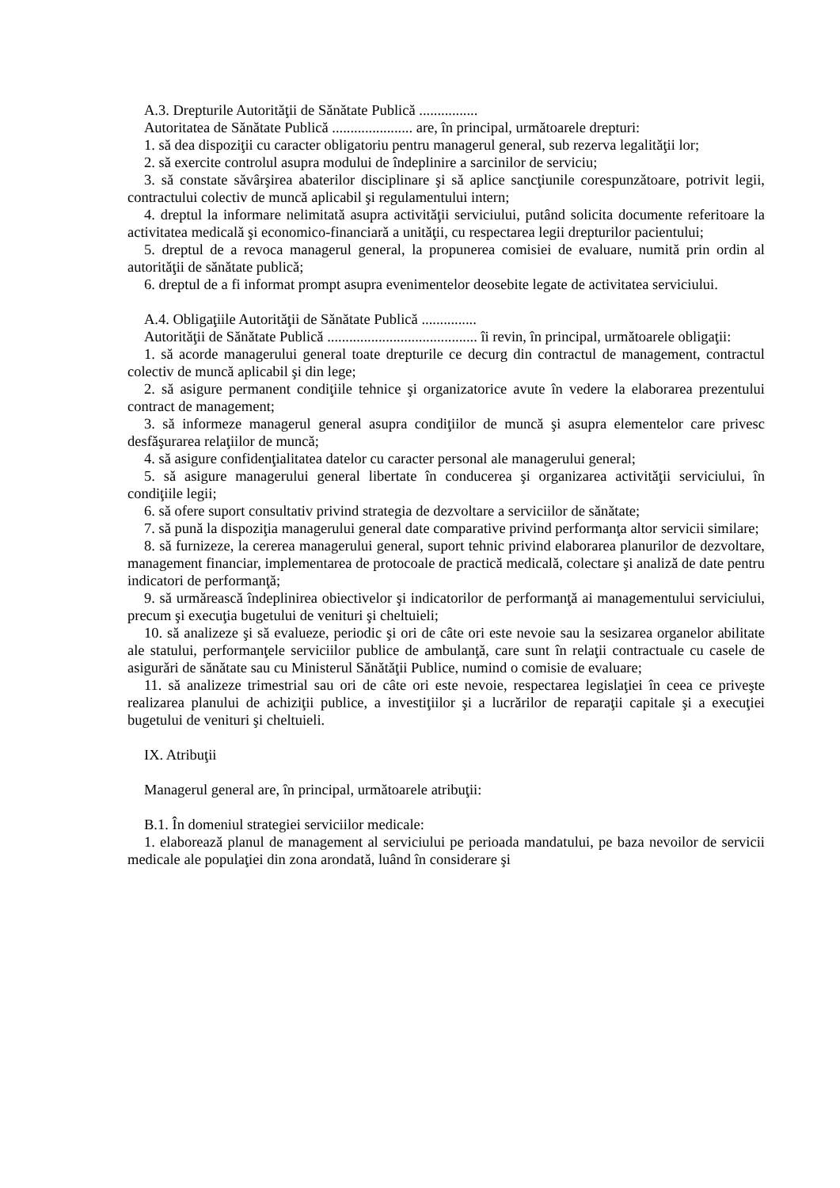A.3. Drepturile Autorităţii de Sănătate Publică ................
Autoritatea de Sănătate Publică ...................... are, în principal, următoarele drepturi:
1. să dea dispoziţii cu caracter obligatoriu pentru managerul general, sub rezerva legalităţii lor;
2. să exercite controlul asupra modului de îndeplinire a sarcinilor de serviciu;
3. să constate săvârşirea abaterilor disciplinare şi să aplice sancţiunile corespunzătoare, potrivit legii, contractului colectiv de muncă aplicabil şi regulamentului intern;
4. dreptul la informare nelimitată asupra activităţii serviciului, putând solicita documente referitoare la activitatea medicală şi economico-financiară a unităţii, cu respectarea legii drepturilor pacientului;
5. dreptul de a revoca managerul general, la propunerea comisiei de evaluare, numită prin ordin al autorităţii de sănătate publică;
6. dreptul de a fi informat prompt asupra evenimentelor deosebite legate de activitatea serviciului.
A.4. Obligaţiile Autorităţii de Sănătate Publică ...............
Autorităţii de Sănătate Publică ......................................... îi revin, în principal, următoarele obligaţii:
1. să acorde managerului general toate drepturile ce decurg din contractul de management, contractul colectiv de muncă aplicabil şi din lege;
2. să asigure permanent condiţiile tehnice şi organizatorice avute în vedere la elaborarea prezentului contract de management;
3. să informeze managerul general asupra condiţiilor de muncă şi asupra elementelor care privesc desfăşurarea relaţiilor de muncă;
4. să asigure confidenţialitatea datelor cu caracter personal ale managerului general;
5. să asigure managerului general libertate în conducerea şi organizarea activităţii serviciului, în condiţiile legii;
6. să ofere suport consultativ privind strategia de dezvoltare a serviciilor de sănătate;
7. să pună la dispoziţia managerului general date comparative privind performanţa altor servicii similare;
8. să furnizeze, la cererea managerului general, suport tehnic privind elaborarea planurilor de dezvoltare, management financiar, implementarea de protocoale de practică medicală, colectare şi analiză de date pentru indicatori de performanţă;
9. să urmărească îndeplinirea obiectivelor şi indicatorilor de performanţă ai managementului serviciului, precum şi execuţia bugetului de venituri şi cheltuieli;
10. să analizeze şi să evalueze, periodic şi ori de câte ori este nevoie sau la sesizarea organelor abilitate ale statului, performanţele serviciilor publice de ambulanţă, care sunt în relaţii contractuale cu casele de asigurări de sănătate sau cu Ministerul Sănătăţii Publice, numind o comisie de evaluare;
11. să analizeze trimestrial sau ori de câte ori este nevoie, respectarea legislaţiei în ceea ce priveşte realizarea planului de achiziţii publice, a investiţiilor şi a lucrărilor de reparaţii capitale şi a execuţiei bugetului de venituri şi cheltuieli.
IX. Atribuţii
Managerul general are, în principal, următoarele atribuţii:
B.1. În domeniul strategiei serviciilor medicale:
1. elaborează planul de management al serviciului pe perioada mandatului, pe baza nevoilor de servicii medicale ale populaţiei din zona arondată, luând în considerare şi